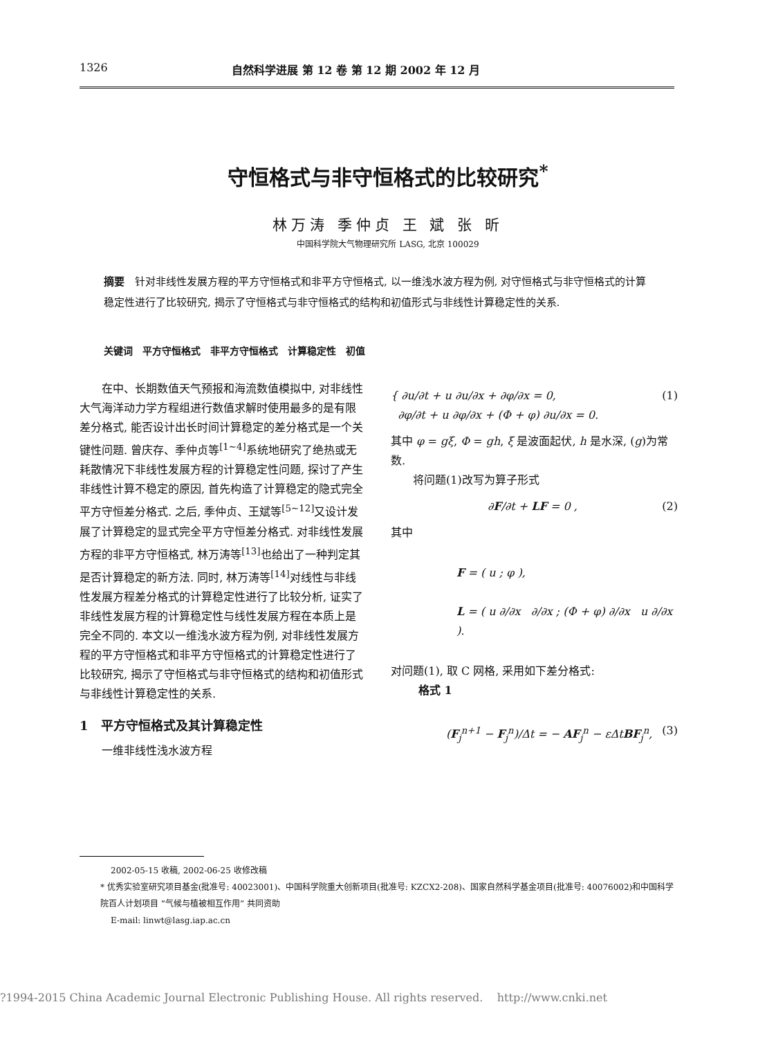1326 自然科学进展 第 12 卷 第 12 期 2002 年 12 月
守恒格式与非守恒格式的比较研究<sup>*</sup>
林万涛 季仲贞 王 斌 张 昕
中国科学院大气物理研究所 LASG, 北京 100029
摘要　针对非线性发展方程的平方守恒格式和非平方守恒格式, 以一维浅水波方程为例, 对守恒格式与非守恒格式的计算稳定性进行了比较研究, 揭示了守恒格式与非守恒格式的结构和初值形式与非线性计算稳定性的关系.
关键词　平方守恒格式　非平方守恒格式　计算稳定性　初值
在中、长期数值天气预报和海流数值模拟中, 对非线性大气海洋动力学方程组进行数值求解时使用最多的是有限差分格式, 能否设计出长时间计算稳定的差分格式是一个关键性问题. 曾庆存、季仲贞等<sup>[1~4]</sup>系统地研究了绝热或无耗散情况下非线性发展方程的计算稳定性问题, 探讨了产生非线性计算不稳定的原因, 首先构造了计算稳定的隐式完全平方守恒差分格式. 之后, 季仲贞、王斌等<sup>[5~12]</sup>又设计发展了计算稳定的显式完全平方守恒差分格式. 对非线性发展方程的非平方守恒格式, 林万涛等<sup>[13]</sup>也给出了一种判定其是否计算稳定的新方法. 同时, 林万涛等<sup>[14]</sup>对线性与非线性发展方程差分格式的计算稳定性进行了比较分析, 证实了非线性发展方程的计算稳定性与线性发展方程在本质上是完全不同的. 本文以一维浅水波方程为例, 对非线性发展方程的平方守恒格式和非平方守恒格式的计算稳定性进行了比较研究, 揭示了守恒格式与非守恒格式的结构和初值形式与非线性计算稳定性的关系.
1　平方守恒格式及其计算稳定性
一维非线性浅水波方程
{ ∂u/∂t + u ∂u/∂x + ∂φ/∂x = 0,
∂φ/∂t + u ∂φ/∂x + (Φ + φ) ∂u/∂x = 0. (1)
其中 φ = gξ, Φ = gh, ξ 是波面起伏, h 是水深, (g)为常数.
将问题(1)改写为算子形式
∂F/∂t + LF = 0 , (2)
其中
F = ( u ; φ ),
L = ( u ∂/∂x ∂/∂x ; (Φ + φ) ∂/∂x u ∂/∂x ).
对问题(1), 取 C 网格, 采用如下差分格式:
格式 1
(F<sub>j</sub><sup>n+1</sup> − F<sub>j</sub><sup>n</sup>)/Δt = − AF<sub>j</sub><sup>n</sup> − εΔtBF<sub>j</sub><sup>n</sup>, (3)
2002-05-15 收稿, 2002-06-25 收修改稿
* 优秀实验室研究项目基金(批准号: 40023001)、中国科学院重大创新项目(批准号: KZCX2-208)、国家自然科学基金项目(批准号: 40076002)和中国科学院百人计划项目 “气候与植被相互作用” 共同资助
E-mail: linwt@lasg.iap.ac.cn
?1994-2015 China Academic Journal Electronic Publishing House. All rights reserved. http://www.cnki.net